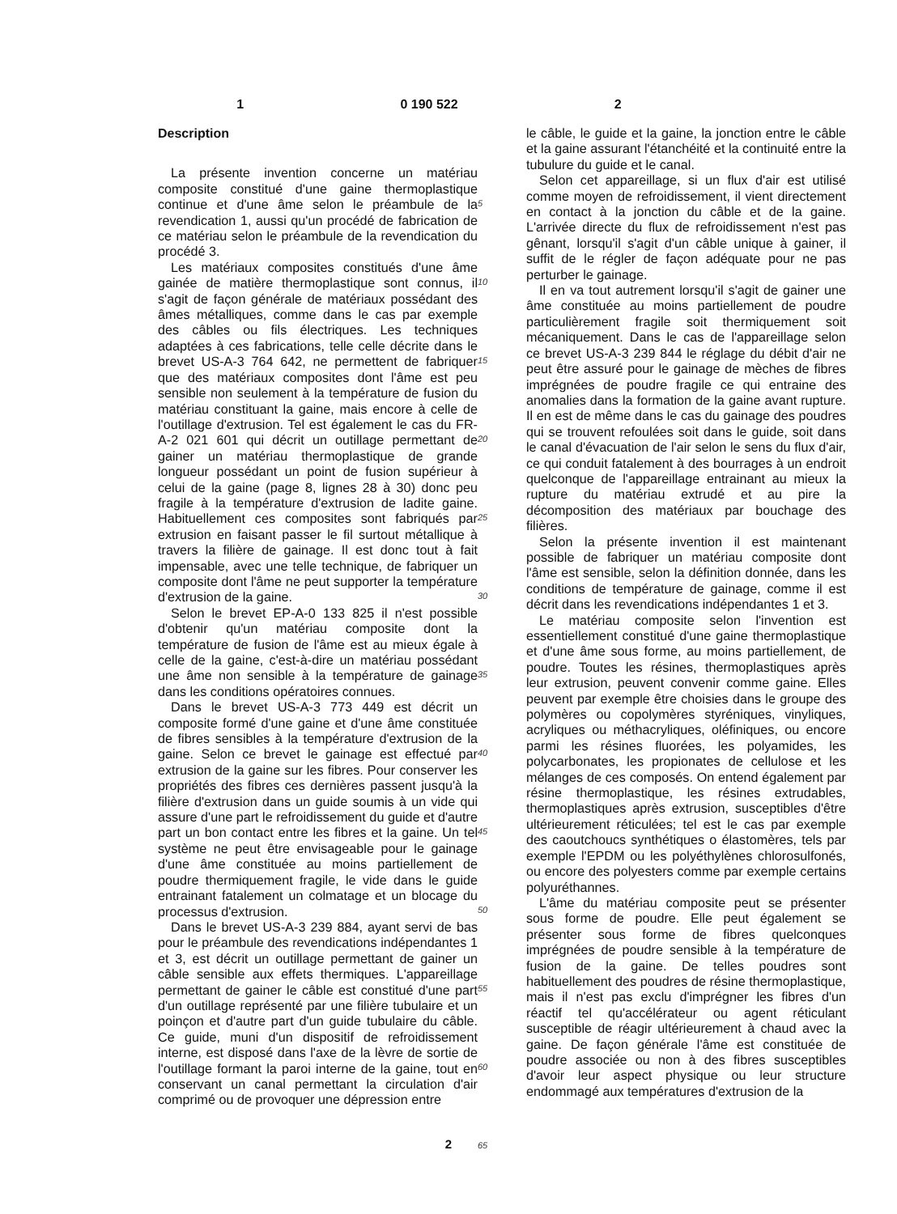1 0 190 522 2
Description
La présente invention concerne un matériau composite constitué d'une gaine thermoplastique continue et d'une âme selon le préambule de la revendication 1, aussi qu'un procédé de fabrication de ce matériau selon le préambule de la revendication du procédé 3.
Les matériaux composites constitués d'une âme gainée de matière thermoplastique sont connus, il s'agit de façon générale de matériaux possédant des âmes métalliques, comme dans le cas par exemple des câbles ou fils électriques. Les techniques adaptées à ces fabrications, telle celle décrite dans le brevet US-A-3 764 642, ne permettent de fabriquer que des matériaux composites dont l'âme est peu sensible non seulement à la température de fusion du matériau constituant la gaine, mais encore à celle de l'outillage d'extrusion. Tel est également le cas du FR-A-2 021 601 qui décrit un outillage permettant de gainer un matériau thermoplastique de grande longueur possédant un point de fusion supérieur à celui de la gaine (page 8, lignes 28 à 30) donc peu fragile à la température d'extrusion de ladite gaine. Habituellement ces composites sont fabriqués par extrusion en faisant passer le fil surtout métallique à travers la filière de gainage. Il est donc tout à fait impensable, avec une telle technique, de fabriquer un composite dont l'âme ne peut supporter la température d'extrusion de la gaine.
Selon le brevet EP-A-0 133 825 il n'est possible d'obtenir qu'un matériau composite dont la température de fusion de l'âme est au mieux égale à celle de la gaine, c'est-à-dire un matériau possédant une âme non sensible à la température de gainage dans les conditions opératoires connues.
Dans le brevet US-A-3 773 449 est décrit un composite formé d'une gaine et d'une âme constituée de fibres sensibles à la température d'extrusion de la gaine. Selon ce brevet le gainage est effectué par extrusion de la gaine sur les fibres. Pour conserver les propriétés des fibres ces dernières passent jusqu'à la filière d'extrusion dans un guide soumis à un vide qui assure d'une part le refroidissement du guide et d'autre part un bon contact entre les fibres et la gaine. Un tel système ne peut être envisageable pour le gainage d'une âme constituée au moins partiellement de poudre thermiquement fragile, le vide dans le guide entrainant fatalement un colmatage et un blocage du processus d'extrusion.
Dans le brevet US-A-3 239 884, ayant servi de bas pour le préambule des revendications indépendantes 1 et 3, est décrit un outillage permettant de gainer un câble sensible aux effets thermiques. L'appareillage permettant de gainer le câble est constitué d'une part d'un outillage représenté par une filière tubulaire et un poinçon et d'autre part d'un guide tubulaire du câble. Ce guide, muni d'un dispositif de refroidissement interne, est disposé dans l'axe de la lèvre de sortie de l'outillage formant la paroi interne de la gaine, tout en conservant un canal permettant la circulation d'air comprimé ou de provoquer une dépression entre
5
10
15
20
25
30
35
40
45
50
55
60
65
le câble, le guide et la gaine, la jonction entre le câble et la gaine assurant l'étanchéité et la continuité entre la tubulure du guide et le canal.
Selon cet appareillage, si un flux d'air est utilisé comme moyen de refroidissement, il vient directement en contact à la jonction du câble et de la gaine. L'arrivée directe du flux de refroidissement n'est pas gênant, lorsqu'il s'agit d'un câble unique à gainer, il suffit de le régler de façon adéquate pour ne pas perturber le gainage.
Il en va tout autrement lorsqu'il s'agit de gainer une âme constituée au moins partiellement de poudre particulièrement fragile soit thermiquement soit mécaniquement. Dans le cas de l'appareillage selon ce brevet US-A-3 239 844 le réglage du débit d'air ne peut être assuré pour le gainage de mèches de fibres imprégnées de poudre fragile ce qui entraine des anomalies dans la formation de la gaine avant rupture. Il en est de même dans le cas du gainage des poudres qui se trouvent refoulées soit dans le guide, soit dans le canal d'évacuation de l'air selon le sens du flux d'air, ce qui conduit fatalement à des bourrages à un endroit quelconque de l'appareillage entrainant au mieux la rupture du matériau extrudé et au pire la décomposition des matériaux par bouchage des filières.
Selon la présente invention il est maintenant possible de fabriquer un matériau composite dont l'âme est sensible, selon la définition donnée, dans les conditions de température de gainage, comme il est décrit dans les revendications indépendantes 1 et 3.
Le matériau composite selon l'invention est essentiellement constitué d'une gaine thermoplastique et d'une âme sous forme, au moins partiellement, de poudre. Toutes les résines, thermoplastiques après leur extrusion, peuvent convenir comme gaine. Elles peuvent par exemple être choisies dans le groupe des polymères ou copolymères styréniques, vinyliques, acryliques ou méthacryliques, oléfiniques, ou encore parmi les résines fluorées, les polyamides, les polycarbonates, les propionates de cellulose et les mélanges de ces composés. On entend également par résine thermoplastique, les résines extrudables, thermoplastiques après extrusion, susceptibles d'être ultérieurement réticulées; tel est le cas par exemple des caoutchoucs synthétiques o élastomères, tels par exemple l'EPDM ou les polyéthylènes chlorosulfonés, ou encore des polyesters comme par exemple certains polyuréthannes.
L'âme du matériau composite peut se présenter sous forme de poudre. Elle peut également se présenter sous forme de fibres quelconques imprégnées de poudre sensible à la température de fusion de la gaine. De telles poudres sont habituellement des poudres de résine thermoplastique, mais il n'est pas exclu d'imprégner les fibres d'un réactif tel qu'accélérateur ou agent réticulant susceptible de réagir ultérieurement à chaud avec la gaine. De façon générale l'âme est constituée de poudre associée ou non à des fibres susceptibles d'avoir leur aspect physique ou leur structure endommagé aux températures d'extrusion de la
2